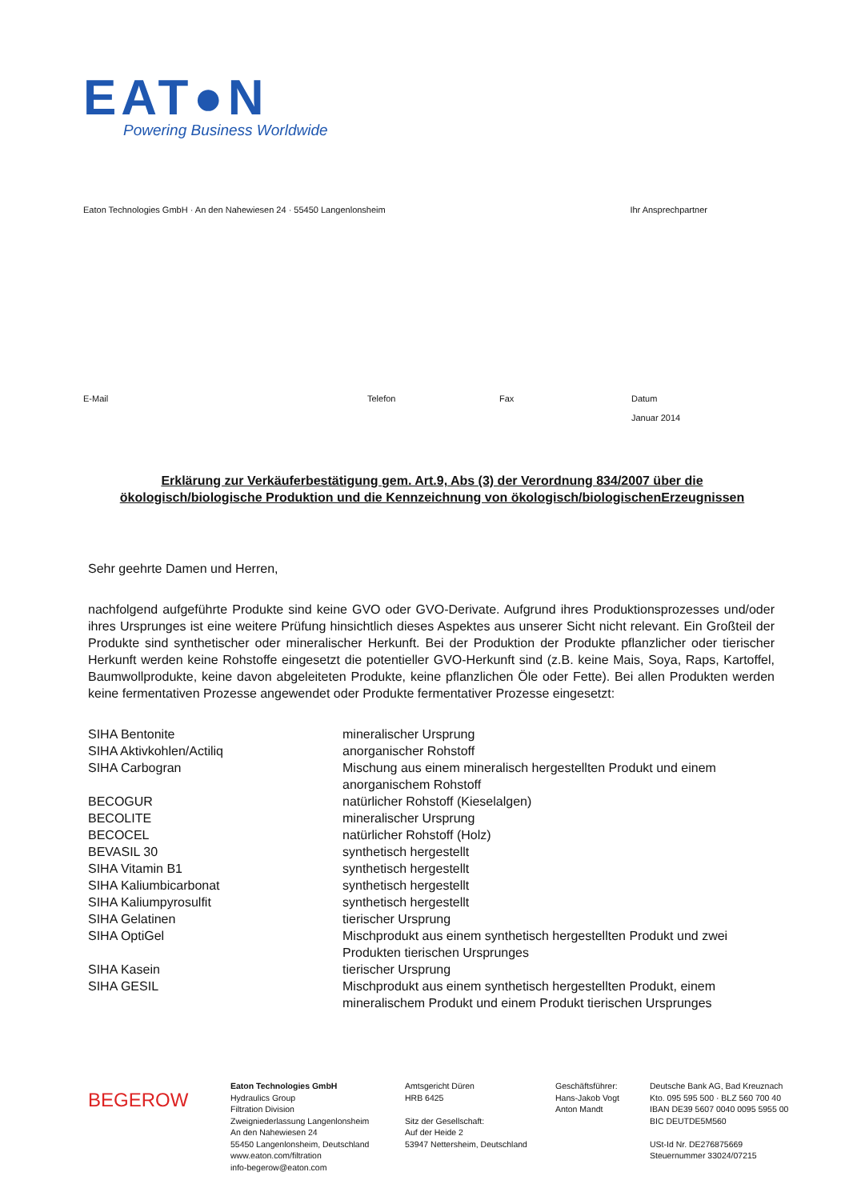EAT●N
Powering Business Worldwide
Eaton Technologies GmbH · An den Nahewiesen 24 · 55450 Langenlonsheim Ihr Ansprechpartner
E-Mail Telefon Fax Datum
Januar 2014
Erklärung zur Verkäuferbestätigung gem. Art.9, Abs (3) der Verordnung 834/2007 über die ökologisch/biologische Produktion und die Kennzeichnung von ökologisch/biologischenErzeugnissen
Sehr geehrte Damen und Herren,
nachfolgend aufgeführte Produkte sind keine GVO oder GVO-Derivate. Aufgrund ihres Produktionsprozesses und/oder ihres Ursprunges ist eine weitere Prüfung hinsichtlich dieses Aspektes aus unserer Sicht nicht relevant. Ein Großteil der Produkte sind synthetischer oder mineralischer Herkunft. Bei der Produktion der Produkte pflanzlicher oder tierischer Herkunft werden keine Rohstoffe eingesetzt die potentieller GVO-Herkunft sind (z.B. keine Mais, Soya, Raps, Kartoffel, Baumwollprodukte, keine davon abgeleiteten Produkte, keine pflanzlichen Öle oder Fette). Bei allen Produkten werden keine fermentativen Prozesse angewendet oder Produkte fermentativer Prozesse eingesetzt:
| SIHA Bentonite | mineralischer Ursprung |
| SIHA Aktivkohlen/Actiliq | anorganischer Rohstoff |
| SIHA Carbogran | Mischung aus einem mineralisch hergestellten Produkt und einem anorganischem Rohstoff |
| BECOGUR | natürlicher Rohstoff (Kieselalgen) |
| BECOLITE | mineralischer Ursprung |
| BECOCEL | natürlicher Rohstoff (Holz) |
| BEVASIL 30 | synthetisch hergestellt |
| SIHA Vitamin B1 | synthetisch hergestellt |
| SIHA Kaliumbicarbonat | synthetisch hergestellt |
| SIHA Kaliumpyrosulfit | synthetisch hergestellt |
| SIHA Gelatinen | tierischer Ursprung |
| SIHA OptiGel | Mischprodukt aus einem synthetisch hergestellten Produkt und zwei Produkten tierischen Ursprunges |
| SIHA Kasein | tierischer Ursprung |
| SIHA GESIL | Mischprodukt aus einem synthetisch hergestellten Produkt, einem mineralischem Produkt und einem Produkt tierischen Ursprunges |
BEGEROW
Eaton Technologies GmbH
Hydraulics Group
Filtration Division
Zweigniederlassung Langenlonsheim
An den Nahewiesen 24
55450 Langenlonsheim, Deutschland
www.eaton.com/filtration
info-begerow@eaton.com
Amtsgericht Düren
HRB 6425
Sitz der Gesellschaft:
Auf der Heide 2
53947 Nettersheim, Deutschland
Geschäftsführer:
Hans-Jakob Vogt
Anton Mandt
Deutsche Bank AG, Bad Kreuznach
Kto. 095 595 500 · BLZ 560 700 40
IBAN DE39 5607 0040 0095 5955 00
BIC DEUTDE5M560
USt-Id Nr. DE276875669
Steuernummer 33024/07215